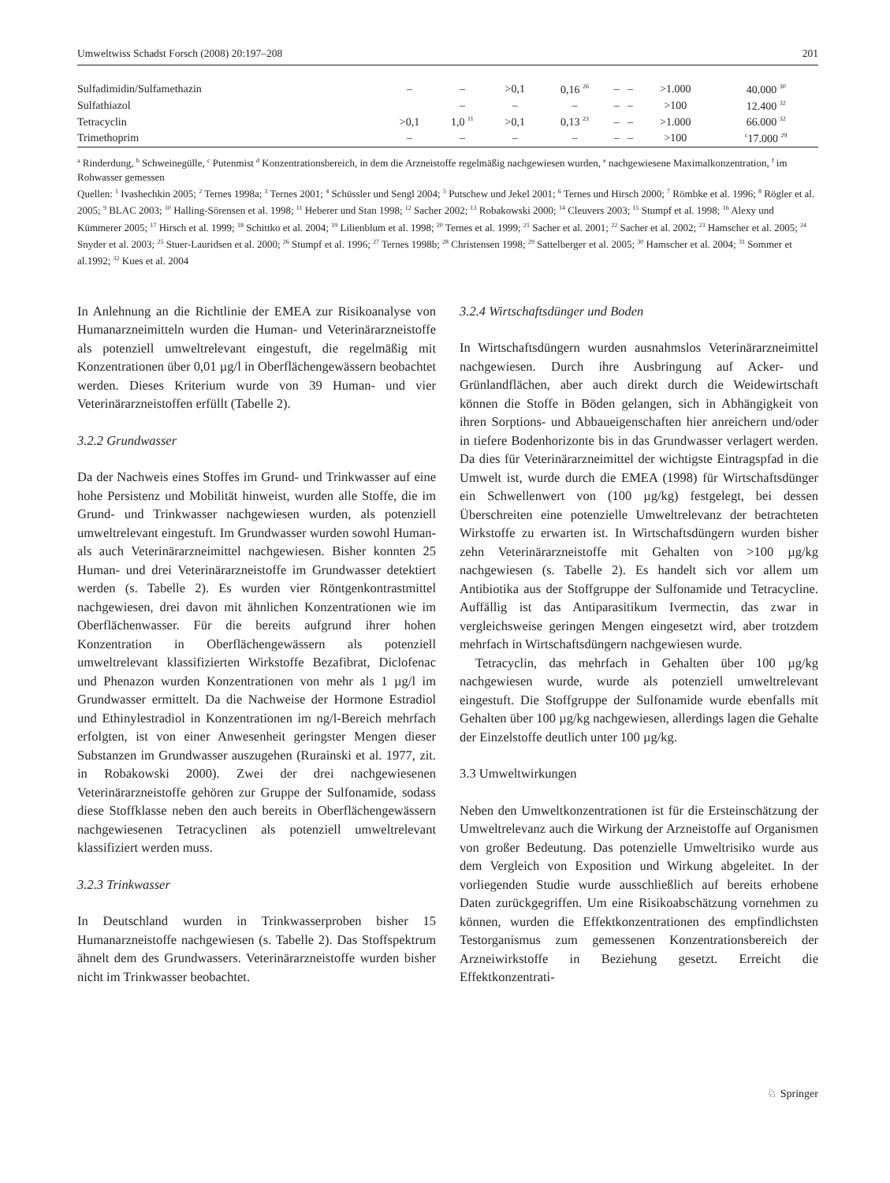Umweltwiss Schadst Forsch (2008) 20:197–208 201
| Sulfadimidin/Sulfamethazin | – | – | >0,1 | 0,16 <sup>26</sup> | – | – | >1.000 | 40.000 <sup>30</sup> |
| Sulfathiazol | | – | – | – | – | – | >100 | 12.400 <sup>32</sup> |
| Tetracyclin | >0,1 | 1,0 <sup>11</sup> | >0,1 | 0,13 <sup>23</sup> | – | – | >1.000 | 66.000 <sup>32</sup> |
| Trimethoprim | – | – | – | – | – | – | >100 | <sup>c</sup> 17.000 <sup>29</sup> |
<sup>a</sup> Rinderdung, <sup>b</sup> Schweinegülle, <sup>c</sup> Putenmist <sup>d</sup> Konzentrationsbereich, in dem die Arzneistoffe regelmäßig nachgewiesen wurden, <sup>e</sup> nachgewiesene Maximalkonzentration, <sup>f</sup> im Rohwasser gemessen
Quellen: <sup>1</sup> Ivashechkin 2005; <sup>2</sup> Ternes 1998a; <sup>3</sup> Ternes 2001; <sup>4</sup> Schüssler und Sengl 2004; <sup>5</sup> Putschew und Jekel 2001; <sup>6</sup> Ternes und Hirsch 2000; <sup>7</sup> Römbke et al. 1996; <sup>8</sup> Rögler et al. 2005; <sup>9</sup> BLAC 2003; <sup>10</sup> Halling-Sörensen et al. 1998; <sup>11</sup> Heberer und Stan 1998; <sup>12</sup> Sacher 2002; <sup>13</sup> Robakowski 2000; <sup>14</sup> Cleuvers 2003; <sup>15</sup> Stumpf et al. 1998; <sup>16</sup> Alexy und Kümmerer 2005; <sup>17</sup> Hirsch et al. 1999; <sup>18</sup> Schittko et al. 2004; <sup>19</sup> Lilienblum et al. 1998; <sup>20</sup> Ternes et al. 1999; <sup>21</sup> Sacher et al. 2001; <sup>22</sup> Sacher et al. 2002; <sup>23</sup> Hamscher et al. 2005; <sup>24</sup> Snyder et al. 2003; <sup>25</sup> Stuer-Lauridsen et al. 2000; <sup>26</sup> Stumpf et al. 1996; <sup>27</sup> Ternes 1998b; <sup>28</sup> Christensen 1998; <sup>29</sup> Sattelberger et al. 2005; <sup>30</sup> Hamscher et al. 2004; <sup>31</sup> Sommer et al.1992; <sup>32</sup> Kues et al. 2004
In Anlehnung an die Richtlinie der EMEA zur Risikoanalyse von Humanarzneimitteln wurden die Human- und Veterinärarzneistoffe als potenziell umweltrelevant eingestuft, die regelmäßig mit Konzentrationen über 0,01 µg/l in Oberflächengewässern beobachtet werden. Dieses Kriterium wurde von 39 Human- und vier Veterinärarzneistoffen erfüllt (Tabelle 2).
3.2.2 Grundwasser
Da der Nachweis eines Stoffes im Grund- und Trinkwasser auf eine hohe Persistenz und Mobilität hinweist, wurden alle Stoffe, die im Grund- und Trinkwasser nachgewiesen wurden, als potenziell umweltrelevant eingestuft. Im Grundwasser wurden sowohl Human- als auch Veterinärarzneimittel nachgewiesen. Bisher konnten 25 Human- und drei Veterinärarzneistoffe im Grundwasser detektiert werden (s. Tabelle 2). Es wurden vier Röntgenkontrastmittel nachgewiesen, drei davon mit ähnlichen Konzentrationen wie im Oberflächenwasser. Für die bereits aufgrund ihrer hohen Konzentration in Oberflächengewässern als potenziell umweltrelevant klassifizierten Wirkstoffe Bezafibrat, Diclofenac und Phenazon wurden Konzentrationen von mehr als 1 µg/l im Grundwasser ermittelt. Da die Nachweise der Hormone Estradiol und Ethinylestradiol in Konzentrationen im ng/l-Bereich mehrfach erfolgten, ist von einer Anwesenheit geringster Mengen dieser Substanzen im Grundwasser auszugehen (Rurainski et al. 1977, zit. in Robakowski 2000). Zwei der drei nachgewiesenen Veterinärarzneistoffe gehören zur Gruppe der Sulfonamide, sodass diese Stoffklasse neben den auch bereits in Oberflächengewässern nachgewiesenen Tetracyclinen als potenziell umweltrelevant klassifiziert werden muss.
3.2.3 Trinkwasser
In Deutschland wurden in Trinkwasserproben bisher 15 Humanarzneistoffe nachgewiesen (s. Tabelle 2). Das Stoffspektrum ähnelt dem des Grundwassers. Veterinärarzneistoffe wurden bisher nicht im Trinkwasser beobachtet.
3.2.4 Wirtschaftsdünger und Boden
In Wirtschaftsdüngern wurden ausnahmslos Veterinärarzneimittel nachgewiesen. Durch ihre Ausbringung auf Acker- und Grünlandflächen, aber auch direkt durch die Weidewirtschaft können die Stoffe in Böden gelangen, sich in Abhängigkeit von ihren Sorptions- und Abbaueigenschaften hier anreichern und/oder in tiefere Bodenhorizonte bis in das Grundwasser verlagert werden. Da dies für Veterinärarzneimittel der wichtigste Eintragspfad in die Umwelt ist, wurde durch die EMEA (1998) für Wirtschaftsdünger ein Schwellenwert von (100 µg/kg) festgelegt, bei dessen Überschreiten eine potenzielle Umweltrelevanz der betrachteten Wirkstoffe zu erwarten ist. In Wirtschaftsdüngern wurden bisher zehn Veterinärarzneistoffe mit Gehalten von >100 µg/kg nachgewiesen (s. Tabelle 2). Es handelt sich vor allem um Antibiotika aus der Stoffgruppe der Sulfonamide und Tetracycline. Auffällig ist das Antiparasitikum Ivermectin, das zwar in vergleichsweise geringen Mengen eingesetzt wird, aber trotzdem mehrfach in Wirtschaftsdüngern nachgewiesen wurde.
Tetracyclin, das mehrfach in Gehalten über 100 µg/kg nachgewiesen wurde, wurde als potenziell umweltrelevant eingestuft. Die Stoffgruppe der Sulfonamide wurde ebenfalls mit Gehalten über 100 µg/kg nachgewiesen, allerdings lagen die Gehalte der Einzelstoffe deutlich unter 100 µg/kg.
3.3 Umweltwirkungen
Neben den Umweltkonzentrationen ist für die Ersteinschätzung der Umweltrelevanz auch die Wirkung der Arzneistoffe auf Organismen von großer Bedeutung. Das potenzielle Umweltrisiko wurde aus dem Vergleich von Exposition und Wirkung abgeleitet. In der vorliegenden Studie wurde ausschließlich auf bereits erhobene Daten zurückgegriffen. Um eine Risikoabschätzung vornehmen zu können, wurden die Effektkonzentrationen des empfindlichsten Testorganismus zum gemessenen Konzentrationsbereich der Arzneiwirkstoffe in Beziehung gesetzt. Erreicht die Effektkonzentrati-
♘ Springer